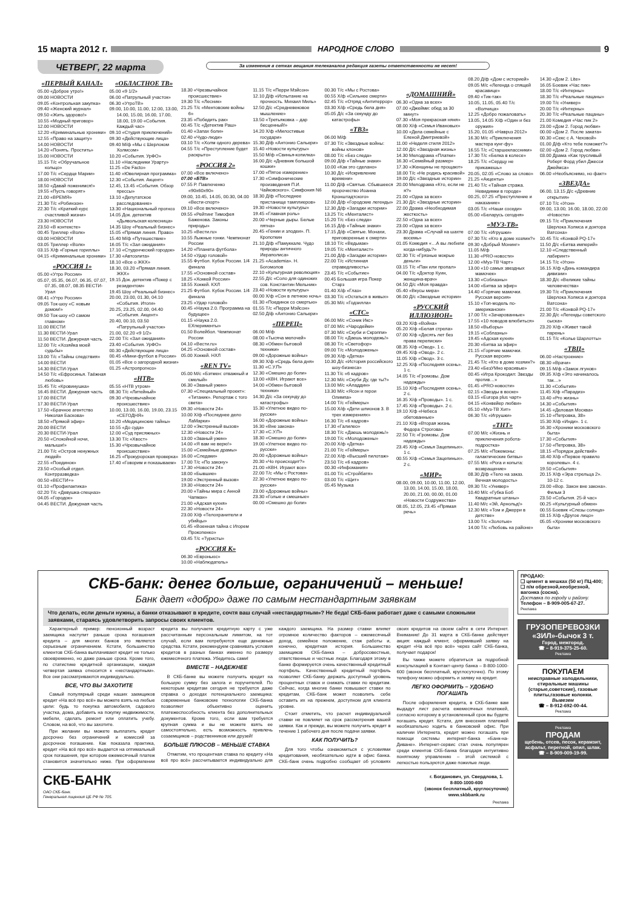15 марта 2012 г.
НАРОДНОЕ СЛОВО
9
ЧЕТВЕРГ, 22 марта
За изменения в сетках вещания телеканалов редакция газеты ответственности не несет!
«ПЕРВЫЙ КАНАЛ»
05.00 «Доброе утро!»
09.00 НОВОСТИ
09.05 «Контрольная закупка»
09.40 «Женский журнал»
09.50 «Жить здорово!»
10.55 «Модный приговор»
12.00 НОВОСТИ
12.20 «Криминальные хроники»
12.55 «Право на защиту»
14.00 НОВОСТИ
14.20 «Понять. Простить»
15.00 НОВОСТИ
15.15 Т/с «Обручальное кольцо»
17.00 Т/с «Сердце Марии»
18.00 НОВОСТИ
18.50 «Давай поженимся!»
19.55 «Пусть говорят»
21.00 «ВРЕМЯ»
21.30 Т/с «Робинзон»
22.30 Т/с «Краткий курс счастливой жизни»
23.30 НОВОСТИ
23.50 «В контексте»
00.45 Триллер «Волк»
03.00 НОВОСТИ
03.05 Триллер «Волк»
03.15 Х/ф «Горные гориллы»
04.15 «Криминальные хроники»
«РОССИЯ 1»
05.00 «Утро России»
05.07, 05.35, 06.07, 06.35, 07.07, 07.35, 08.07, 08.35 ВЕСТИ-Урал
08.41 «Утро России»
09.05 Ток-шоу «С новым домом!»
09.50 Ток-шоу «О самом главном»
11.00 ВЕСТИ
11.30 ВЕСТИ-Урал
11.50 ВЕСТИ. Дежурная часть
12.00 Т/с «Хозяйка моей судьбы»
13.00 Т/с «Тайны следствия»
14.00 ВЕСТИ
14.30 ВЕСТИ-Урал
14.50 Т/с «Ефросинья. Таёжная любовь»
15.45 Т/с «Кровинушка»
16.45 ВЕСТИ. Дежурная часть
17.00 ВЕСТИ
17.30 ВЕСТИ-Урал
17.50 «Брачное агентство Николая Баскова»
18.50 «Прямой эфир»
20.00 ВЕСТИ
20.30 ВЕСТИ-Урал
20.50 «Спокойной ночи, малыши!»
21.00 Т/с «Остров ненужных людей»
22.55 «Поединок»
23.50 «Особый отдел. Контрразведка»
00.50 «ВЕСТИ+»
01.10 «Профилактика»
02.20 Т/с «Девушка-спецназ»
04.05 «Городок»
04.45 ВЕСТИ. Дежурная часть
«ОБЛАСТНОЕ ТВ»
05.00 «9 1/2»
06.00 «Патрульный участок»
06.30 «УтроТВ»
09.00, 10.00, 11.00, 12.00, 13.00, 14.00, 15.00, 16.00, 17.00, 18.00, 19.00 «События. Каждый час»
09.10 «Студия приключений»
09.30 «Действующие лица»
09.40 М/ф «Мы с Шерлоком Холмсом»
10.20 «События. УрФО»
11.10 «Наследники Урарту»
11.25 «De Facto»
11.40 «Ювелирная программа»
12.30 «События. Акцент»
12.45, 13.45 «События. Обзор прессы»
13.10 «Депутатское расследование»
13.30 «Национальный прогноз
14.05 Док. детектив «Дьявольская колесница»
14.35 Шоу «Реальный бизнес»
15.05 «Прямая линия. Право»
15.40 М/ф «Путешествие»
16.05 Т/с «Зал ожидания»
17.10 «Студенческий городок»
17.30 «Автоэлита»
18.10 «Все о ЖКХ»
18.30, 03.20 «Прямая линия. ЖКХ»
19.15 Док. детектив «Покер с резидентом»
19.45 Шоу «Реальный бизнес»
20.00, 23.00, 01.30, 04.10 «События. Итоги»
20.25, 23.25, 02.00, 04.40 «События. Акцент»
20.40, 00.10, 03.50 «Патрульный участок»
21.00, 02.20 «9 1/2»
22.00 Т/с «Зал ожидания»
23.40 «События. УрФО»
00.30 «Действующие лица»
00.45 «Мини-футбол в России»
01.05 «Все о загородной жизни»
01.25 «Астропрогноз»
«НТВ»
05.55 «НТВ утром»
08.30 Т/с «Литейный»
09.30 «Чрезвычайное происшествие»
10.00, 13.00, 16.00, 19.00, 23.15 «СЕГОДНЯ»
10.20 «Медицинские тайны»
10.55 «До суда»
12.00 «Суд присяжных»
13.30 Т/с «Хвост»
15.30 «Чрезвычайное происшествие»
16.25 «Прокурорская проверка»
17.40 «Говорим и показываем»
18.30 «Чрезвычайное происшествие»
19.30 Т/с «Лесник»
21.25 Т/с «Ментовские войны 6»
23.35 «Победить рак»
00.45 Т/с «Детектив Раш»
01.40 «Запах боли»
02.40 «Чудо-люди»
03.10 Т/с «Холм одного дерева»
04.55 Т/с «Преступление будет раскрыто»
«РОССИЯ 2»
07.00 «Все включено»
07.00 «БТВ»
07.55 Р. Павлюченко «90х60х90»
09.00, 10.45, 14.05, 00.30, 04.00 «Вести-спорт»
09.10 «Все включено»
09.55 «Рейтинг Тимофея Баженова. Законы природы»
10.25 «Вести.ru»
10.55 Лыжные гонки. Чемпионат России
14.20 «Планета футбола»
14.50 «Удар головой»
15.55 Футбол. Кубок России. 1/4 финала
17.55 «Основной состав»
18.25 «Хоккей России»
18.55 Хоккей. КХЛ
21.25 Футбол. Кубок России. 1/4 финала
23.25 «Удар головой»
00.45 «Наука 2.0. Программа на будущее»
01.15 «Наука 2.0. ЕХперименты»
01.50 Волейбол. Чемпионат России
04.10 «Вести.ru»
04.25 «Основной состав»
05.00 Хоккей. НХЛ
«REN TV»
05.00 М/с «Бэтмен: отважный и смелый»
06.30 «Званый ужин»
07.30 «Специальный проект»: «Титаник». Репортаж с того света»
09.30 «Новости 24»
10.00 Х/ф «Последнее дело ЛаМарки»
12.00 «Экстренный вызов»
12.30 «Новости 24»
13.00 «Званый ужин»
14.00 «Я вам не верю!»
15.00 «Семейные драмы»
16.00 «Следаки»
17.00 Т/с «По закону»
17.30 «Новости 24»
18.00 «Бывшие»
19.00 «Экстренный вызов»
19.30 «Новости 24»
20.00 «Тайны мира с Анной Чапман»
21.00 «Адская кухня»
22.30 «Новости 24»
23.00 Х/ф «Телохранители и убийцы»
01.45 «Военная тайна с Игорем Прокопенко»
03.45 Т/с «Туристы»
«РОССИЯ К»
06.30 «Евроньюс»
10.00 «Наблюдатель»
11.15 Т/с «Перри Мэйсон»
12.10 Д/ф «Испытание на прочность. Михаил Миль»
12.50 Д/с «Средневековое мышление»
13.50 «Третьяковка – дар бесценный!»
14.20 Х/ф «Милостивые государи»
15.30 Д/ф «Антонио Сальери»
15.40 «Новости культуры»
15.50 М/ф «Свинья-копилка»
16.00 Д/с «Дневник большой кошки»
17.00 «Пятое измерение»
17.30 «Симфонические произведения П.И. Чайковского». Симфония N6
18.30 Д/ф «Последнее пристанище тамплиеров»
19.30 «Новости культуры»
19.45 «Главная роль»
20.00 «Черные дыры. Белые пятна»
20.45 «Гении и злодеи». П. Кропоткин
21.10 Д/ф «Памуккале. Чудо природы античного Иераполиса»
21.25 «Academia». Н. Богомолов
22.10 «Культурная революция»
22.55 Д/с «Соло для одиноких сов. Константин Мельник»
23.40 «Новости культуры»
00.00 Х/ф «Сон в летнюю ночь»
01.30 «Поединок со смертью»
01.55 Т/с «Перри Мэйсон»
02.50 Д/ф «Антонио Сальери»
«ПЕРЕЦ»
06.00 М/ф
08.00 «Тысяча мелочей»
08.30 «Обмен бытовой техники»
09.00 «Дорожные войны»
09.30 Х/ф «Средь бела дня»
11.30 «С.У.П»
12.30 «Смешно до боли»
13.00 «КВН. Играют все»
14.00 «Обмен бытовой техники»
14.30 Д/с «За секунду до катастрофы»
15.30 «Улетное видео по-русски»
16.00 «Дорожные войны»
16.30 «Вне закона»
17.30 «С.У.П»
18.30 «Смешно до боли»
19.00 «Улетное видео по-русски»
20.00 «Дорожные войны»
20.30 «Чо происходит?»
21.00 «КВН. Играют все»
22.00 Т/с «Мы с Ростова»
22.30 «Улетное видео по-русски»
23.00 «Дорожные войны»
23.30 «Голые и смешные»
00.00 «Смешно до боли»
00.30 Т/с «Мы с Ростова»
00.55 Х/ф «Сильнее смерти»
02.45 Т/с «Отряд «Антитеррор»
03.30 Х/ф «Средь бела дня»
05.05 Д/с «За секунду до катастрофы»
«ТВ3»
06.00 М/ф
07.30 Т/с «Звездные войны: войны клонов»
08.00 Т/с «Без следа»
09.00 Д/ф «Тайные знаки»
10.00 «Как это сделано»
10.30 Д/с «Искривление времени»
11.00 Д/ф «Святые. Сбывшееся пророчество Иоанна Кронштадтского»
12.00 Д/ф «Городские легенды»
12.30 Д/ф «Загадки истории»
13.25 Т/с «Менталист»
15.20 Т/с «Без следа»
16.15 Д/ф «Тайные знаки»
17.15 Д/ф «Святые. Монахи, приговоренные к смерти»
18.10 Т/с «Ведьмак»
19.05 Т/с «Менталист»
21.00 Д/ф «Загадки истории»
22.00 Т/с «Истинная справедливость»
23.45 Т/с «Событие»
00.45 Большая игра Покер Старз
01.40 Х/ф «Глаз»
03.30 Т/с «Остаться в живых»
05.30 М/с «Годзилла»
«СТС»
06.00 М/с «Соник Икс»
07.00 М/с «Чародейки»
07.30 М/с «Скуби и Скрэппи»
08.00 Т/с «Даешь молодежь!»
08.30 Т/с «Светофор»
09.00 Т/с «Молодожены»
09.30 Х/ф «Детка»
10.30 Д/с «История российского шоу-бизнеса»
11.30 Т/с «6 кадров»
12.30 М/с «Скуби Ду, где ты?»
13.00 М/с «Аладдин»
13.30 М/с «Ясон и герои Олимпа»
14.00 Т/с «Геймеры»
15.00 Х/ф «Дети шпионов 3. В трех измерениях»
16.30 Т/с «6 кадров»
17.30 «Галилео»
18.30 Т/с «Даешь молодежь!»
19.00 Т/с «Молодожены»
20.00 Х/ф «Детка»
21.00 Т/с «Геймеры»
22.00 Х/ф «Высший пилотаж»
23.50 Т/с «6 кадров»
00.30 «Инфомания»
01.00 Т/с «Стройбатя»
03.00 Т/с «Щит»
05.45 Музыка
«ДОМАШНИЙ»
06.30 «Одна за всех»
07.00 «Джейми: обед за 30 минут»
07.30 «Моя прекрасная няня»
08.00 Х/ф «Семья Ивановых»
10.00 «Дела семейные с Еленой Дмитриевой»
11.00 «Неделя стиля 2012»
12.00 Д/с «Звездная жизнь»
14.30 Мелодрама «Платки»
16.30 «Семейный размер»
17.30 «Женщины не прощают»
18.00 Т/с «Не родись красивой»
19.00 Д/с «Звездные истории»
20.00 Мелодрама «Кто, если не я?»
21.00 «Одна за всех»
21.30 Д/с «Звездные истории»
22.00 Драма «Необходимая жесткость»
22.50 «Одна за всех»
23.00 «Одна за всех»
23.30 Драма «Случай на шахте восемь»
01.05 Комедия «…А вы любили когда-нибудь?»
02.30 Т/с «Грязные мокрые деньги»
03.15 Т/с «Пан или пропал»
04.00 Т/с «Доктор Куин, женщина-врач»
04.50 Д/с «Моя правда»
05.40 «Вкусы мира»
06.00 Д/с «Звездные истории»
«РУССКИЙ ИЛЛЮЗИОН»
03.20 Х/ф «Война»
05.20 Х/ф «Белая стрела»
07.00 Х/ф «Десять лет без права переписки»
08.35 Х/ф «Овод». 1 с.
09.45 Х/ф «Овод». 2 с.
11.05 Х/ф «Овод». 3 с.
12.25 Х/ф «Последняя осень». 1 с.
14.05 Т/с «Громовы. Дом надежды»
15.10 Х/ф «Последняя осень». 2 с.
16.35 Х/ф «Проводы». 1 с.
17.45 Х/ф «Проводы». 2 с.
19.10 Х/ф «Небеса обетованные»
21.10 Х/ф «Вторая жизнь Федора Строгова»
22.50 Т/с «Громовы. Дом надежды»
23.45 Х/ф «Семья Зацепиных». 1 с.
00.55 Х/ф «Семья Зацепиных». 2 с.
«МИР»
08.00, 09.00, 10.00, 11.00, 12.00, 13.00, 14.00, 15.00, 18.00, 20.00, 21.00, 00.00, 01.00 «Новости Содружества»
08.05, 12.05, 23.45 «Прямая речь»
08.20 Д/ф «Дом с историей»
09.05 М/с «Легенда о спящей красавице»
09.40 «Тик-так»
10.05, 11.05, 05.40 Т/с «Волчица»
12.25 «Добро пожаловать»
13.05, 14.05 Х/ф «Один и без оружия»
15.20, 01.05 «Наврuз 2012»
16.30 М/с «Приключения мастера кунг-фу»
16.55 Т/с «Старшеклассники»
17.30 Т/с «Белка в колесе»
18.25 Т/с «Сердцу не прикажешь»
20.05, 02.05 «Слово за слово»
21.25 «Акценты»
21.40 Т/с «Тайная стража. Невидимки в городе»
00.25, 07.25 «Преступление и наказание»
03.05 Т/с «Наши соседи»
05.00 «Беларусь сегодня»
«МУЗ-ТВ»
07.00 Т/с «Игрушки»
07.30 Т/с «Кто в доме хозяин?»
09.30 «Добрый Монинг»
11.05 М/ф
11.30 «PRO-новости»
12.00 «Муз-ТВ Чарт»
13.00 «10 самых звездных мамочек»
13.30 «Соблазны»
14.00 «Битва за эфир»
14.40 «Горячие мамочки. Русская версия»
15.10 «Топ-модель по-американски»
17.00 Т/с «Зачарованные»
17.55 «10 поводов влюбиться»
18.50 «Выборы»
19.15 «Соблазны»
19.45 «Адская кухня»
20.30 «Битва за эфир»
21.15 «Горячие мамочки. Русская версия»
21.45 Т/с «Кто в доме хозяин?»
23.40 «БезУМно красивые»
00.45 «Игра Крокодил: Звезды против…»
01.45 «PRO-новости»
02.15 «Звезды в воске»
03.15 «Europa plus чарт»
04.15 «Конвейер любви»
05.10 «Муз-ТВ Хит»
06.30 Т/с «Игрушки»
«ТНТ»
07.00 М/с «Жизнь и приключения робота-подростка»
07.25 М/с «Покемоны: галактические битвы»
07.55 М/с «Рога и копыта: возвращение»
08.30 Д/ф «Тело на заказ. Вечная молодость»
09.30 Т/с «Универ»
10.40 М/с «Губка Боб Квадратные штаны»
11.40 М/с «Эй, Арнольд!»
12.30 М/с «Том и Джерри в детстве»
13.00 Т/с «Золотые»
14.00 Т/с «Любовь на районе»
14.30 «Дом 2. Lite»
16.05 Боевик «Час пик»
18.00 Т/с «Интерны»
18.30 Т/с «Реальные пацаны»
19.00 Т/с «Универ»
20.00 Т/с «Интерны»
20.30 Т/с «Реальные пацаны»
21.00 Комедия «Час пик 2»
23.00 «Дом 2. Город любви»
00.00 «Дом 2. После заката»
00.30 «Секс с А. Чеховой»
01.00 Д/ф «Кто тебе поможет?»
02.00 «Дом 2. Город любви»
03.00 Драма «Как трусливый Роберт Форд убил Джесси Джеймса»
06.00 «Необъяснимо, но факт»
«ЗВЕЗДА»
06.00, 13.15 Д/с «Древние открытия»
07.10 Т/с «Угон»
09.00, 13.00, 16.00, 18.00, 22.00 «Новости»
09.15 Т/с «Приключения Шерлока Холмса и доктора Ватсона»
10.45 Т/с «Конвой PQ-17»
11.50 Д/с «Битва империй»
12.10 «Следственный лабиринт»
14.15 Т/с «Угон»
16.15 Х/ф «День командира дивизии»
18.30 Д/с «Великие тайны человечества»
19.30 Т/с «Приключения Шерлока Холмса и доктора Ватсона»
21.00 Т/с «Конвой PQ-17»
22.30 Д/с «Легенды советского сыска»
23.20 Х/ф «Живет такой парень»
01.15 Т/с «Колье Шарлотты»
«ТВЦ»
06.00 «Настроение»
08.30 «Врачи»
09.15 М/ф «Замок лгунов»
09.35 Х/ф «Это начиналось так…»
11.30 «События»
11.45 Х/ф «Парадиз»
13.40 «Pro жизнь»
14.30 «События»
14.45 «Деловая Москва»
15.10 «Петровка, 38»
15.30 Х/ф «Инди». 1 с.
16.30 «Хроники московского быта»
17.30 «События»
17.50 «Петровка, 38»
18.15 «Порядок действий»
18.40 Х/ф «Первое правило королевы». 4 с.
19.50 «События»
20.15 Х/ф «Эра стрельца 2». 10-12 с.
23.00 «Вор. Закон вне закона». Фильм 3
23.50 «События. 25-й час»
00.25 «Культурный обмен»
00.55 Боевик «Слезы солнца»
03.15 Х/ф «Другое лицо»
05.05 «Хроники московского быта»
СКБ-банк: денег больше, ограничений – меньше!
Банк дает «добро» даже по самым нестандартным заявкам
Что делать, если деньги нужны, а банки отказывают в кредите, сочтя ваш случай «нестандартным»? Не беда! СКБ-банк работает даже с самыми сложными заявками, стараясь удовлетворить запросы своих клиентов.
Характерный пример: пенсионный возраст заемщика наступит раньше срока погашения кредита – для многих банков это является серьезным ограничением. Кстати, большинство клиентов СКБ-банка выплачивают кредит не только своевременно, но даже раньше срока. Кроме того, по статистике кредитной организации, каждая четвертая заявка относится к «нестандартным». Все они рассматриваются индивидуально.
ВСЕ, ЧТО ВЫ ЗАХОТИТЕ
Самый популярный среди наших заемщиков кредит «На всё про всё» вы можете взять на любые цели: будь то покупка автомобиля, садового участка, дома, добавить на покупку недвижимости, мебели, сделать ремонт или оплатить учебу. Словом, на всё, что вы захотите.
При желании вы можете выплатить кредит досрочно без ограничений и комиссий за досрочное погашение. Как показала практика, кредит «На всё про всё» выдается на оптимальный срок погашения, при котором ежемесячный платеж становится значительно ниже. При оформлении кредита вы получаете кредитную карту с уже рассчитанным персональным лимитом, на тот случай, если вам потребуются еще денежные средства. Кстати, рекомендуем сравнивать условия кредитов в разных банках именно по размеру ежемесячного платежа. Убедитесь сами!
ВМЕСТЕ – НАДЕЖНЕЕ
В СКБ-банке вы можете получить кредит на большую сумму без залога и поручителей. По некоторым кредитам сегодня не требуется даже справка о доходах потенциального заемщика: современные банковские технологии СКБ-банка позволяют объективно оценить платежеспособность клиента без дополнительных документов. Кроме того, если вам требуется крупная сумма и вы не можете взять ее самостоятельно, есть возможность привлечь созаемщиков – родственников или друзей!
БОЛЬШЕ ПЛЮСОВ – МЕНЬШЕ СТАВКА
Отметим, что процентная ставка по кредиту «На всё про всё» рассчитывается индивидуально для каждого заемщика. На размер ставки влияет огромное количество факторов – ежемесячный доход, семейное положение, стаж работы и, конечно, кредитная история. Большинство заемщиков СКБ-банка – добросовестные, ответственные и честные люди. Благодаря этому в банке формируется очень качественный кредитный портфель. Качественный кредитный портфель позволяет СКБ-банку держать доступный уровень процентных ставок и снижать ставки по кредитам. Сейчас, когда многие банки повышают ставки по кредитам, СКБ-банк может позволить себе оставить их на прежнем, доступном для клиента уровне.
Стоит отметить, что расчет индивидуальной ставки не повлияет на срок рассмотрения вашей заявки. Как и прежде, вы можете получить кредит в течение 1 рабочего дня после подачи заявки.
КАК ПОЛУЧИТЬ?
Для того чтобы ознакомиться с условиями кредитования, необязательно идти в офис банка. СКБ-банк очень подробно сообщает об условиях своих кредитов на своем сайте в сети Интернет. Внимание! До 31 марта в СКБ-банке действует акция: каждый клиент, оформивший заявку на кредит «На всё про всё» через сайт СКБ-банка, получает подарок!
Вы также можете обратиться за подробной консультацией в Контакт-центр банка – 8-800-1000-600 (звонок бесплатный, круглосуточно). По этому телефону можно оформить и заявку на кредит.
ЛЕГКО ОФОРМИТЬ – УДОБНО ПОГАШАТЬ
После оформления кредита, в СКБ-банке вам выдадут лист расчета ежемесячных платежей, согласно которому в установленный срок вы будете погашать кредит. Кстати, для внесения платежей необязательно ходить в банковский офис. При наличии Интернета, кредит можно погашать при помощи системы интернет-банка «Банк-на-Диване». Интернет-сервис стал очень популярен среди клиентов СКБ-банка благодаря интуитивно понятному управлению – этой системой с легкостью пользуются даже пожилые люди.
СКБ-БАНК
ОАО СКБ-банк.
Генеральная лицензия ЦБ РФ № 705.
г. Богданович, ул. Свердлова, 1.
8-800-1000-600
(звонок бесплатный, круглосуточно)
www.skbbank.ru
Реклама
ПРОДАЮ:
❑ цемент в мешках (50 кг) ПЦ-400;
❑ п/м обрезной,необрезной, вагонка (сосна).
Доставка по городу и району.
Телефон – 8-909-005-67-27.
Реклама
ГРУЗОПЕРЕВОЗКИ
«ЗИЛ»-бычок 3 т.
Город, межгород.
☎ – 8-919-375-25-60.
Реклама
ПОКУПАЕМ
неисправные холодильники, стиральные машины (старые,советские), газовые плиты,газовые колонки.
Вывезем
☎ – 8-912-692-00-44.
Реклама
Реклама
ПРОДАМ
щебень, отсев, песок, керамзит, асфальт, перегной, опил, шлак.
☎ – 8-909-009-19-99.